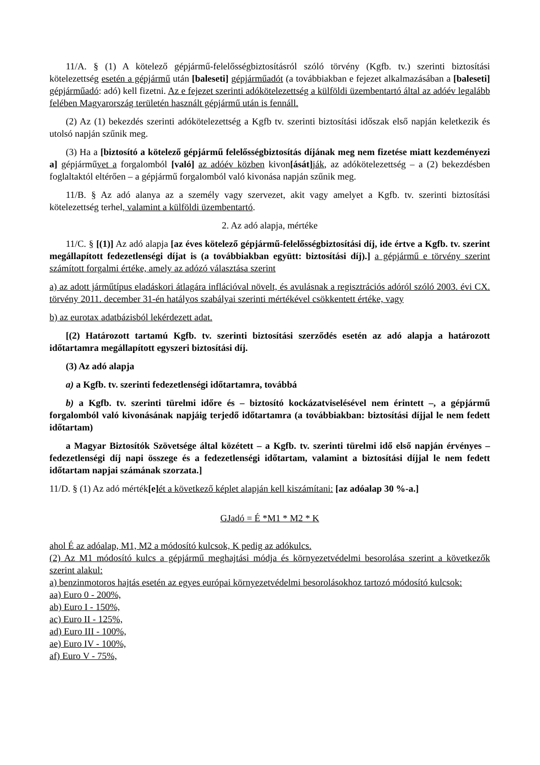11/A. § (1) A kötelező gépjármű-felelősségbiztosításról szóló törvény (Kgfb. tv.) szerinti biztosítási kötelezettség esetén a gépjármű után [baleseti] gépjárműadót (a továbbiakban e fejezet alkalmazásában a [baleseti] gépjárműadó: adó) kell fizetni. Az e fejezet szerinti adókötelezettség a külföldi üzembentartó által az adóév legalább felében Magyarország területén használt gépjármű után is fennáll.
(2) Az (1) bekezdés szerinti adókötelezettség a Kgfb tv. szerinti biztosítási időszak első napján keletkezik és utolsó napján szűnik meg.
(3) Ha a [biztosító a kötelező gépjármű felelősségbiztosítás díjának meg nem fizetése miatt kezdeményezi a] gépjárművet a forgalomból [való] az adóév közben kivon[ását] ják, az adókötelezettség – a (2) bekezdésben foglaltaktól eltérően – a gépjármű forgalomból való kivonása napján szűnik meg.
11/B. § Az adó alanya az a személy vagy szervezet, akit vagy amelyet a Kgfb. tv. szerinti biztosítási kötelezettség terhel, valamint a külföldi üzembentartó.
2. Az adó alapja, mértéke
11/C. § [(1)] Az adó alapja [az éves kötelező gépjármű-felelősségbiztosítási díj, ide értve a Kgfb. tv. szerint megállapított fedezetlenségi díjat is (a továbbiakban együtt: biztosítási díj).] a gépjármű e törvény szerint számított forgalmi értéke, amely az adózó választása szerint
a) az adott járműtípus eladáskori átlagára inflációval növelt, és avulásnak a regisztrációs adóról szóló 2003. évi CX. törvény 2011. december 31-én hatályos szabályai szerinti mértékével csökkentett értéke, vagy
b) az eurotax adatbázisból lekérdezett adat.
[(2) Határozott tartamú Kgfb. tv. szerinti biztosítási szerződés esetén az adó alapja a határozott időtartamra megállapított egyszeri biztosítási díj.
(3) Az adó alapja
a) a Kgfb. tv. szerinti fedezetlenségi időtartamra, továbbá
b) a Kgfb. tv. szerinti türelmi időre és – biztosító kockázatviselésével nem érintett –, a gépjármű forgalomból való kivonásának napjáig terjedő időtartamra (a továbbiakban: biztosítási díjjal le nem fedett időtartam)
a Magyar Biztosítók Szövetsége által közétett – a Kgfb. tv. szerinti türelmi idő első napján érvényes – fedezetlenségi díj napi összege és a fedezetlenségi időtartam, valamint a biztosítási díjjal le nem fedett időtartam napjai számának szorzata.]
11/D. § (1) Az adó mérték[e] ét a következő képlet alapján kell kiszámítani: [az adóalap 30 %-a.]
GJadó = É *M1 * M2 * K
ahol É az adóalap, M1, M2 a módosító kulcsok, K pedig az adókulcs.
(2) Az M1 módosító kulcs a gépjármű meghajtási módja és környezetvédelmi besorolása szerint a következők szerint alakul:
a) benzinmotoros hajtás esetén az egyes európai környezetvédelmi besorolásokhoz tartozó módosító kulcsok:
aa) Euro 0 - 200%,
ab) Euro I - 150%,
ac) Euro II - 125%,
ad) Euro III - 100%,
ae) Euro IV - 100%,
af) Euro V - 75%,